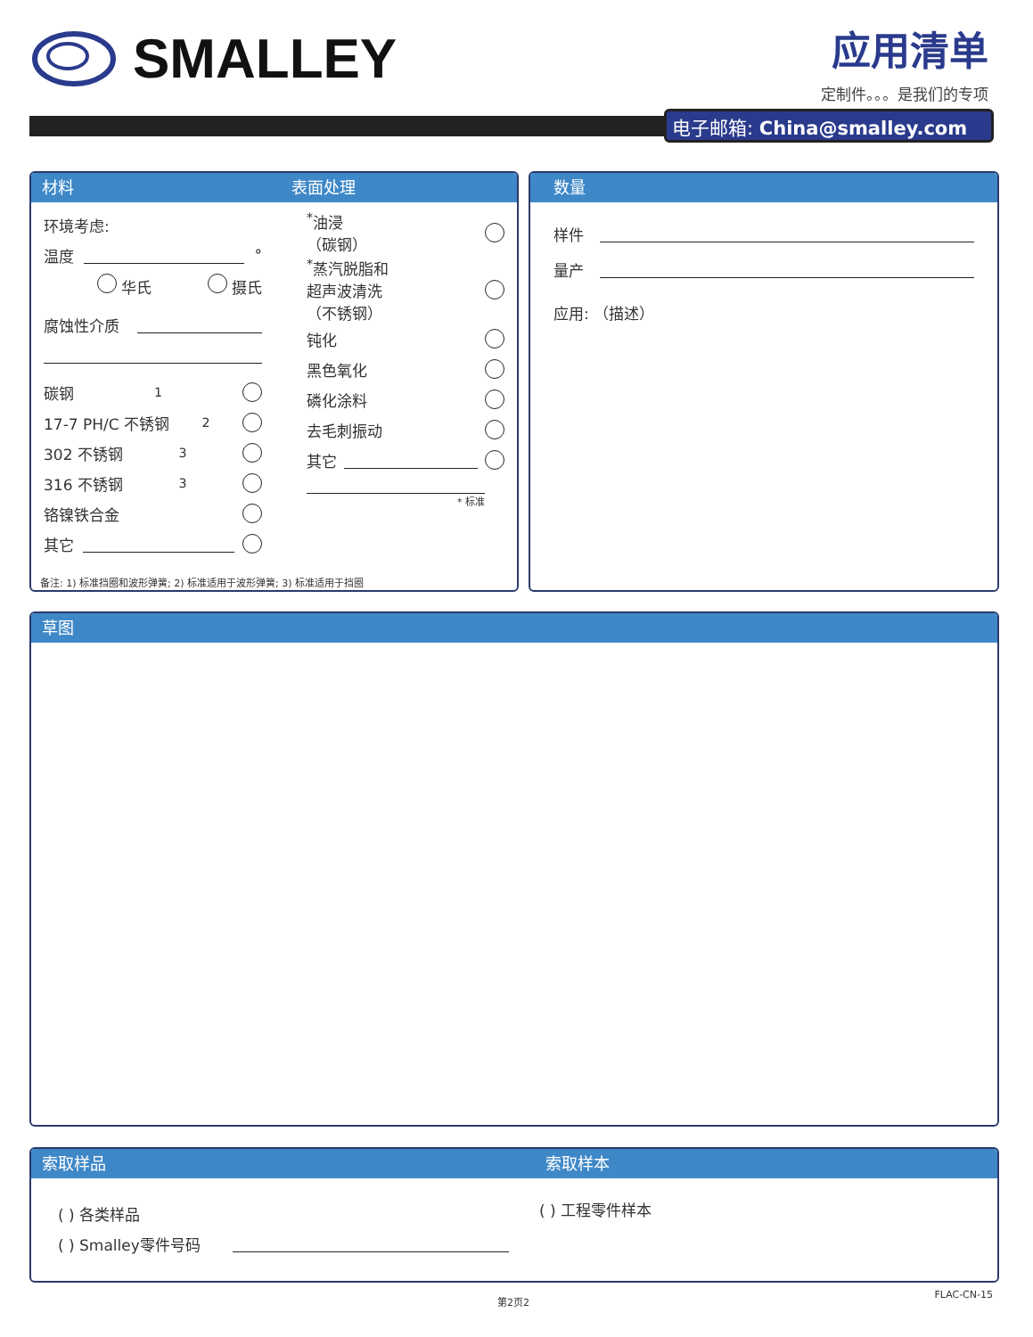SMALLEY
应用清单
定制件。。。是我们的专项
电子邮箱: China@smalley.com
材料 表面处理
环境考虑:
温度 °
华氏 摄氏
腐蚀性介质
碳钢<sup>1</sup>
17-7 PH/C 不锈钢<sup>2</sup>
302 不锈钢<sup>3</sup>
316 不锈钢<sup>3</sup>
铬镍铁合金
其它
<sup>*</sup> 油浸
（碳钢）
<sup>*</sup> 蒸汽脱脂和
超声波清洗
（不锈钢）
钝化
黑色氧化
磷化涂料
去毛刺振动
其它
* 标准
备注: 1) 标准挡圈和波形弹簧; 2) 标准适用于波形弹簧; 3) 标准适用于挡圈
数量
样件
量产
应用: （描述）
草图
索取样品 索取样本
( ) 各类样品
( ) Smalley零件号码
( ) 工程零件样本
第2页2 FLAC-CN-15